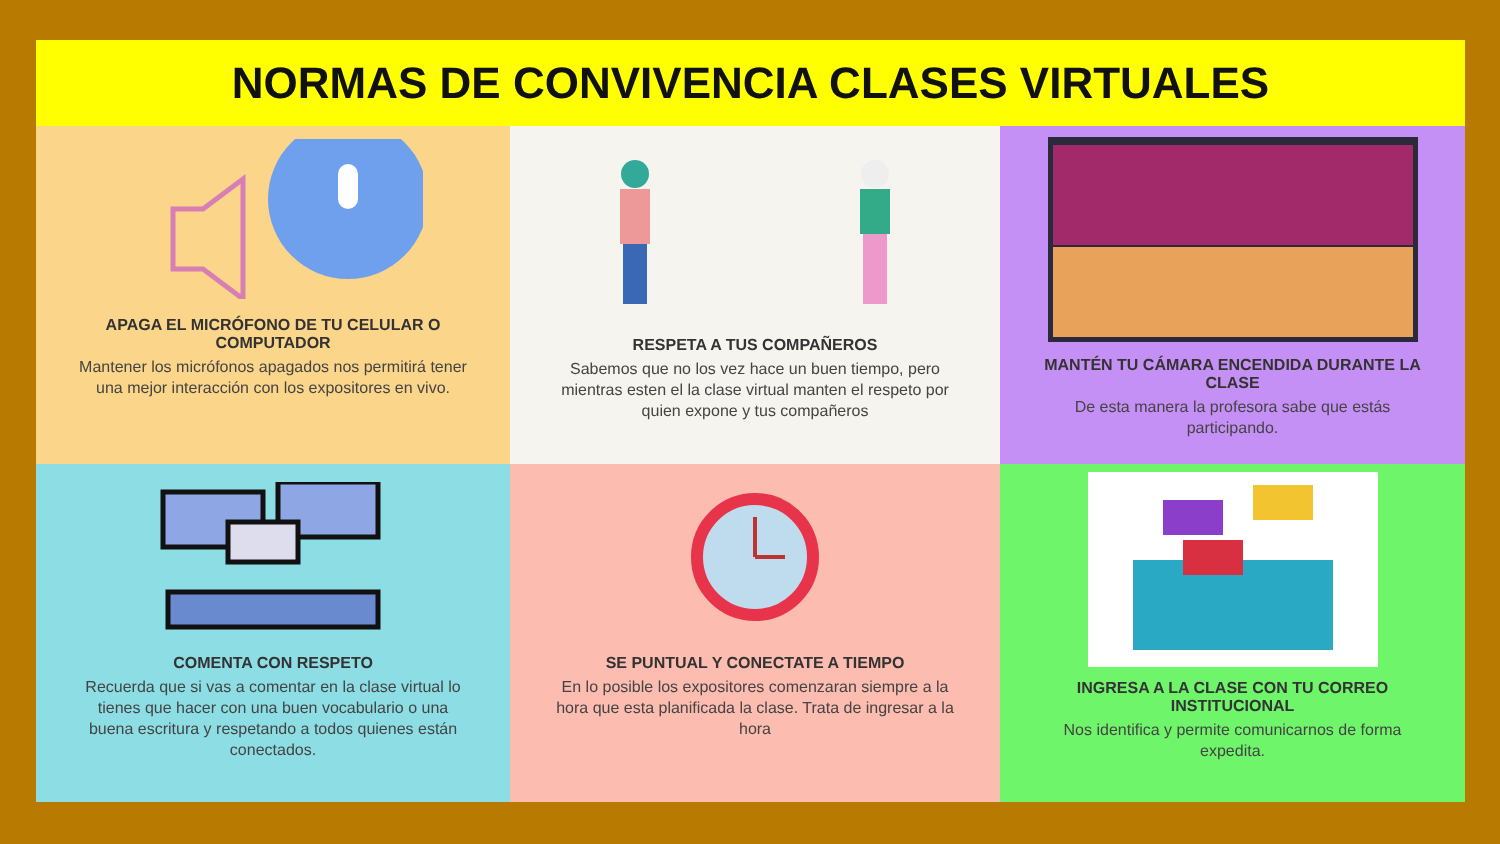NORMAS DE CONVIVENCIA CLASES VIRTUALES
APAGA EL MICRÓFONO DE TU CELULAR O COMPUTADOR
Mantener los micrófonos apagados nos permitirá tener una mejor interacción con los expositores en vivo.
RESPETA A TUS COMPAÑEROS
Sabemos que no los vez hace un buen tiempo, pero mientras esten el la clase virtual manten el respeto por quien expone y tus compañeros
MANTÉN TU CÁMARA ENCENDIDA DURANTE LA CLASE
De esta manera la profesora sabe que estás participando.
COMENTA CON RESPETO
Recuerda que si vas a comentar en la clase virtual lo tienes que hacer con una buen vocabulario o una buena escritura y respetando a todos quienes están conectados.
SE PUNTUAL Y CONECTATE A TIEMPO
En lo posible los expositores comenzaran siempre a la hora que esta planificada la clase. Trata de ingresar a la hora
INGRESA A LA CLASE CON TU CORREO INSTITUCIONAL
Nos identifica y permite comunicarnos de forma expedita.